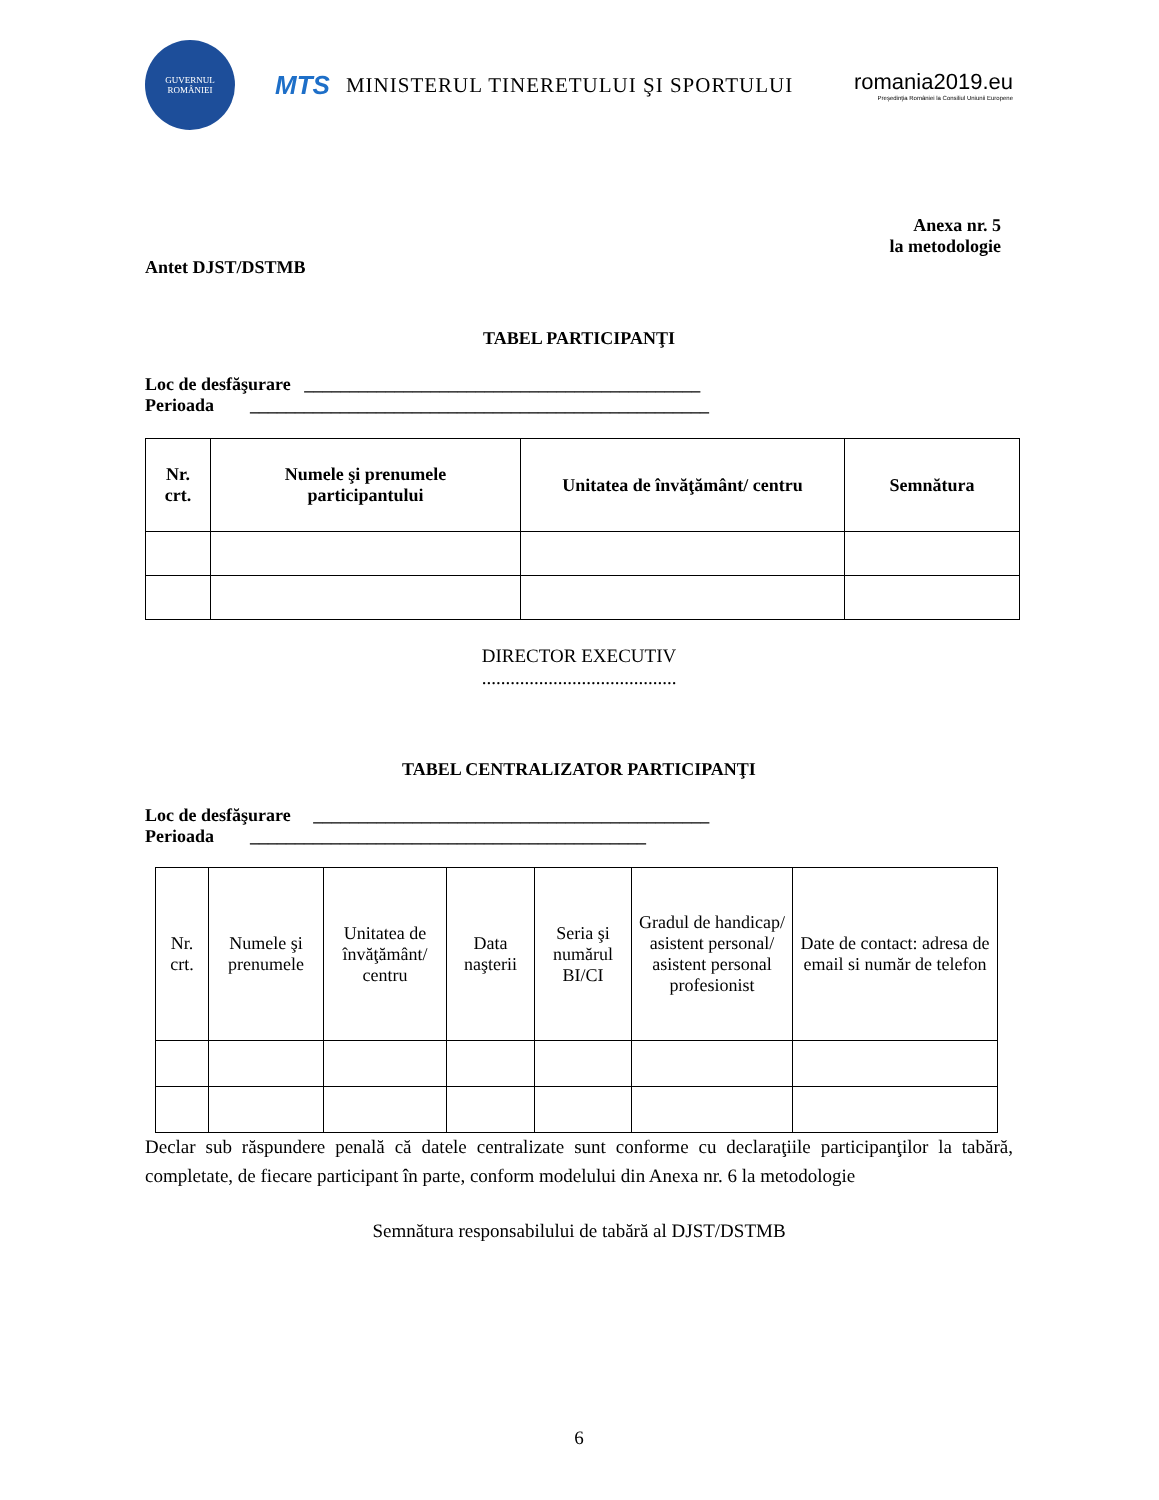GUVERNUL ROMÂNIEI
MTS MINISTERUL TINERETULUI ŞI SPORTULUI
romania2019.eu
Preşedinţia României la Consiliul Uniunii Europene
Anexa nr. 5
la metodologie
Antet DJST/DSTMB
TABEL PARTICIPANŢI
Loc de desfăşurare ____________________________________________
Perioada ___________________________________________________
| Nr. crt. | Numele şi prenumele participantului | Unitatea de învăţământ/ centru | Semnătura |
| --- | --- | --- | --- |
DIRECTOR EXECUTIV
.........................................
TABEL CENTRALIZATOR PARTICIPANŢI
Loc de desfăşurare ____________________________________________
Perioada ____________________________________________
| Nr. crt. | Numele şi prenumele | Unitatea de învăţământ/ centru | Data naşterii | Seria şi numărul BI/CI | Gradul de handicap/ asistent personal/ asistent personal profesionist | Date de contact: adresa de email si număr de telefon |
| --- | --- | --- | --- | --- | --- | --- |
Declar sub răspundere penală că datele centralizate sunt conforme cu declaraţiile participanţilor la tabără, completate, de fiecare participant în parte, conform modelului din Anexa nr. 6 la metodologie
Semnătura responsabilului de tabără al DJST/DSTMB
6